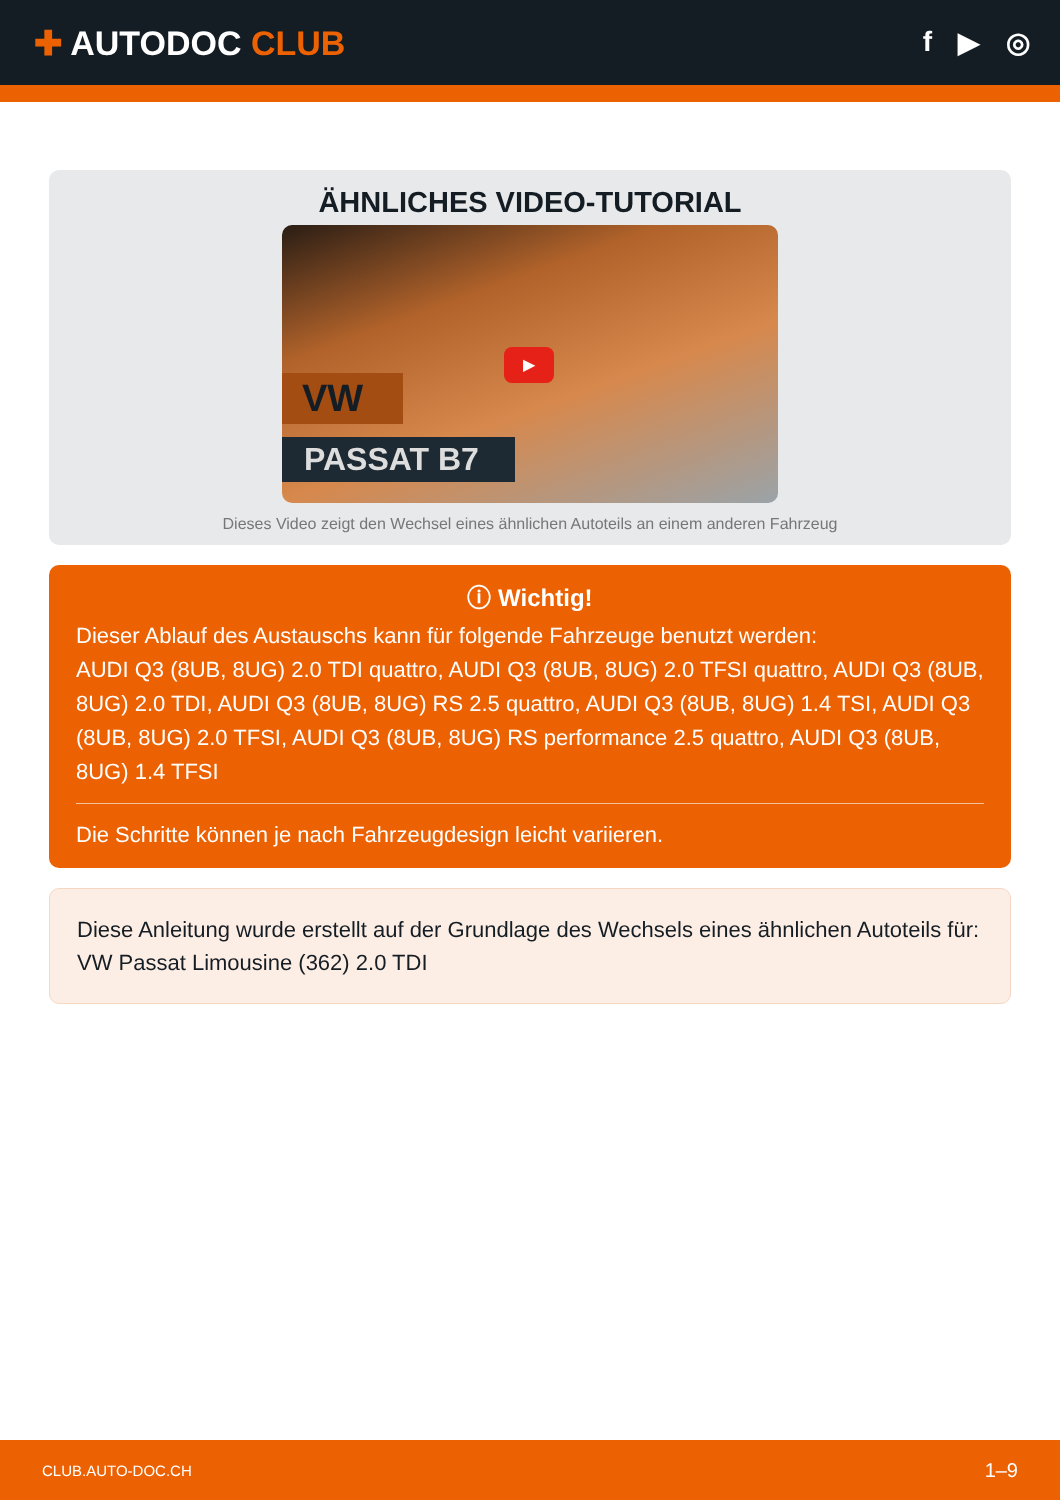✚ AUTODOC CLUB
f ▶ ◎
ÄHNLICHES VIDEO-TUTORIAL
▶
VW
PASSAT B7
Dieses Video zeigt den Wechsel eines ähnlichen Autoteils an einem anderen Fahrzeug
ⓘ Wichtig!
Dieser Ablauf des Austauschs kann für folgende Fahrzeuge benutzt werden:
AUDI Q3 (8UB, 8UG) 2.0 TDI quattro, AUDI Q3 (8UB, 8UG) 2.0 TFSI quattro, AUDI Q3 (8UB, 8UG) 2.0 TDI, AUDI Q3 (8UB, 8UG) RS 2.5 quattro, AUDI Q3 (8UB, 8UG) 1.4 TSI, AUDI Q3 (8UB, 8UG) 2.0 TFSI, AUDI Q3 (8UB, 8UG) RS performance 2.5 quattro, AUDI Q3 (8UB, 8UG) 1.4 TFSI
Die Schritte können je nach Fahrzeugdesign leicht variieren.
Diese Anleitung wurde erstellt auf der Grundlage des Wechsels eines ähnlichen Autoteils für: VW Passat Limousine (362) 2.0 TDI
CLUB.AUTO-DOC.CH 1–9